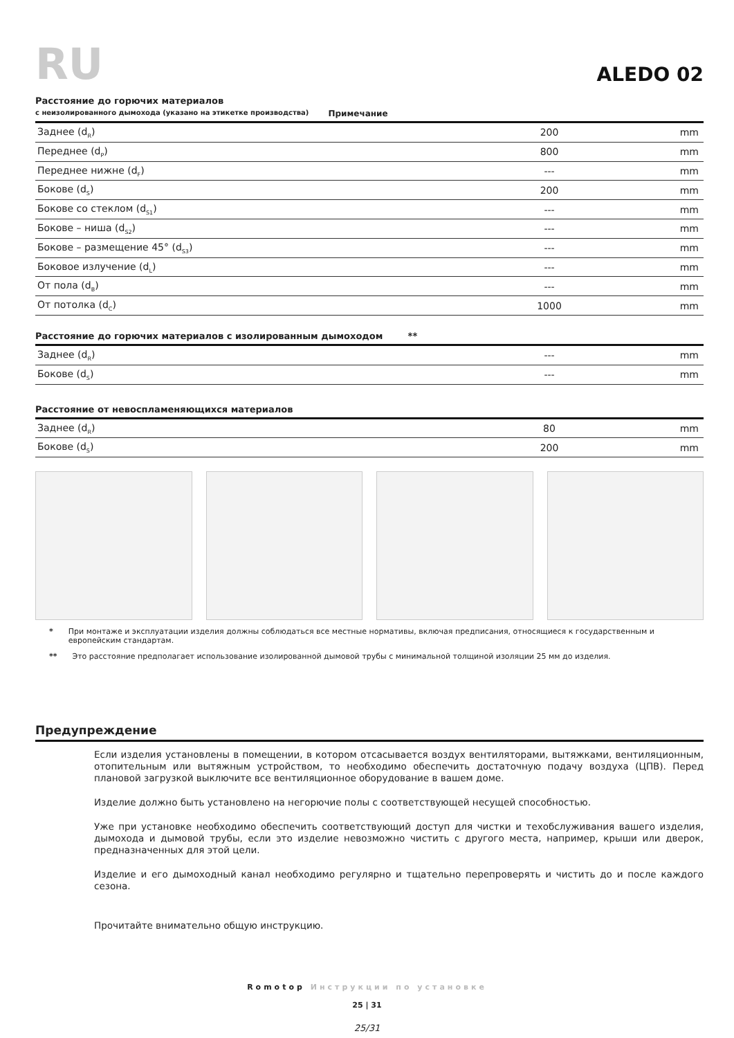RU
ALEDO 02
Расстояние до горючих материалов
с неизолированного дымохода (указано на этикетке производства) Примечание
| Заднее (d<sub>R</sub>) | 200 | mm |
| Переднее (d<sub>P</sub>) | 800 | mm |
| Переднее нижне (d<sub>F</sub>) | --- | mm |
| Бокове (d<sub>S</sub>) | 200 | mm |
| Бокове со стеклом (d<sub>S1</sub>) | --- | mm |
| Бокове – ниша (d<sub>S2</sub>) | --- | mm |
| Бокове – размещение 45° (d<sub>S3</sub>) | --- | mm |
| Боковое излучение (d<sub>L</sub>) | --- | mm |
| От пола (d<sub>B</sub>) | --- | mm |
| От потолка (d<sub>C</sub>) | 1000 | mm |
Расстояние до горючих материалов с изолированным дымоходом **
| Заднее (d<sub>R</sub>) | --- | mm |
| Бокове (d<sub>S</sub>) | --- | mm |
Расстояние от невоспламеняющихся материалов
| Заднее (d<sub>R</sub>) | 80 | mm |
| Бокове (d<sub>S</sub>) | 200 | mm |
* При монтаже и эксплуатации изделия должны соблюдаться все местные нормативы, включая предписания, относящиеся к государственным и европейским стандартам.
** Это расстояние предполагает использование изолированной дымовой трубы с минимальной толщиной изоляции 25 мм до изделия.
Предупреждение
Если изделия установлены в помещении, в котором отсасывается воздух вентиляторами, вытяжками, вентиляционным, отопительным или вытяжным устройством, то необходимо обеспечить достаточную подачу воздуха (ЦПВ). Перед плановой загрузкой выключите все вентиляционное оборудование в вашем доме.
Изделие должно быть установлено на негорючие полы с соответствующей несущей способностью.
Уже при установке необходимо обеспечить соответствующий доступ для чистки и техобслуживания вашего изделия, дымохода и дымовой трубы, если это изделие невозможно чистить с другого места, например, крыши или дверок, предназначенных для этой цели.
Изделие и его дымоходный канал необходимо регулярно и тщательно перепроверять и чистить до и после каждого сезона.
Прочитайте внимательно общую инструкцию.
Romotop Инструкции по установке
25 | 31
25/31